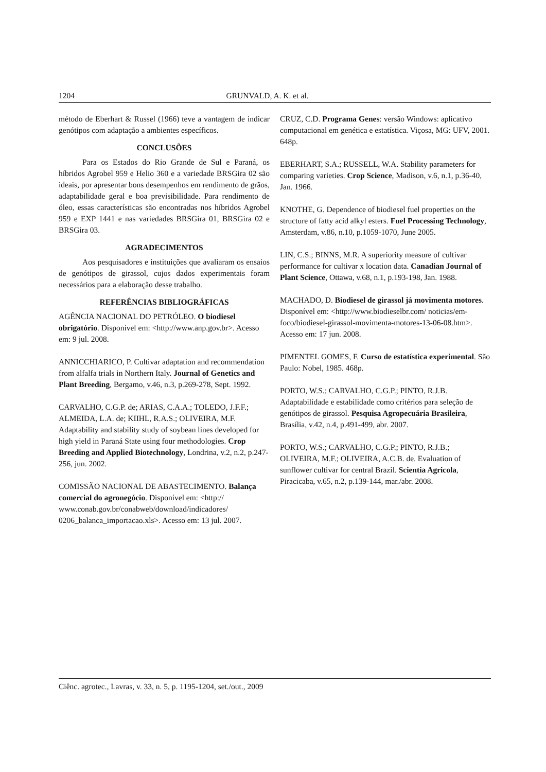1204 GRUNVALD, A. K. et al.
método de Eberhart & Russel (1966) teve a vantagem de indicar genótipos com adaptação a ambientes específicos.
CONCLUSÕES
Para os Estados do Rio Grande de Sul e Paraná, os híbridos Agrobel 959 e Helio 360 e a variedade BRSGira 02 são ideais, por apresentar bons desempenhos em rendimento de grãos, adaptabilidade geral e boa previsibilidade. Para rendimento de óleo, essas características são encontradas nos híbridos Agrobel 959 e EXP 1441 e nas variedades BRSGira 01, BRSGira 02 e BRSGira 03.
AGRADECIMENTOS
Aos pesquisadores e instituições que avaliaram os ensaios de genótipos de girassol, cujos dados experimentais foram necessários para a elaboração desse trabalho.
REFERÊNCIAS BIBLIOGRÁFICAS
AGÊNCIA NACIONAL DO PETRÓLEO. O biodiesel obrigatório. Disponível em: <http://www.anp.gov.br>. Acesso em: 9 jul. 2008.
ANNICCHIARICO, P. Cultivar adaptation and recommendation from alfalfa trials in Northern Italy. Journal of Genetics and Plant Breeding, Bergamo, v.46, n.3, p.269-278, Sept. 1992.
CARVALHO, C.G.P. de; ARIAS, C.A.A.; TOLEDO, J.F.F.; ALMEIDA, L.A. de; KIIHL, R.A.S.; OLIVEIRA, M.F. Adaptability and stability study of soybean lines developed for high yield in Paraná State using four methodologies. Crop Breeding and Applied Biotechnology, Londrina, v.2, n.2, p.247-256, jun. 2002.
COMISSÃO NACIONAL DE ABASTECIMENTO. Balança comercial do agronegócio. Disponível em: <http:// www.conab.gov.br/conabweb/download/indicadores/ 0206_balanca_importacao.xls>. Acesso em: 13 jul. 2007.
CRUZ, C.D. Programa Genes: versão Windows: aplicativo computacional em genética e estatística. Viçosa, MG: UFV, 2001. 648p.
EBERHART, S.A.; RUSSELL, W.A. Stability parameters for comparing varieties. Crop Science, Madison, v.6, n.1, p.36-40, Jan. 1966.
KNOTHE, G. Dependence of biodiesel fuel properties on the structure of fatty acid alkyl esters. Fuel Processing Technology, Amsterdam, v.86, n.10, p.1059-1070, June 2005.
LIN, C.S.; BINNS, M.R. A superiority measure of cultivar performance for cultivar x location data. Canadian Journal of Plant Science, Ottawa, v.68, n.1, p.193-198, Jan. 1988.
MACHADO, D. Biodiesel de girassol já movimenta motores. Disponível em: <http://www.biodieselbr.com/ noticias/em-foco/biodiesel-girassol-movimenta-motores-13-06-08.htm>. Acesso em: 17 jun. 2008.
PIMENTEL GOMES, F. Curso de estatística experimental. São Paulo: Nobel, 1985. 468p.
PORTO, W.S.; CARVALHO, C.G.P.; PINTO, R.J.B. Adaptabilidade e estabilidade como critérios para seleção de genótipos de girassol. Pesquisa Agropecuária Brasileira, Brasília, v.42, n.4, p.491-499, abr. 2007.
PORTO, W.S.; CARVALHO, C.G.P.; PINTO, R.J.B.; OLIVEIRA, M.F.; OLIVEIRA, A.C.B. de. Evaluation of sunflower cultivar for central Brazil. Scientia Agricola, Piracicaba, v.65, n.2, p.139-144, mar./abr. 2008.
Ciênc. agrotec., Lavras, v. 33, n. 5, p. 1195-1204, set./out., 2009